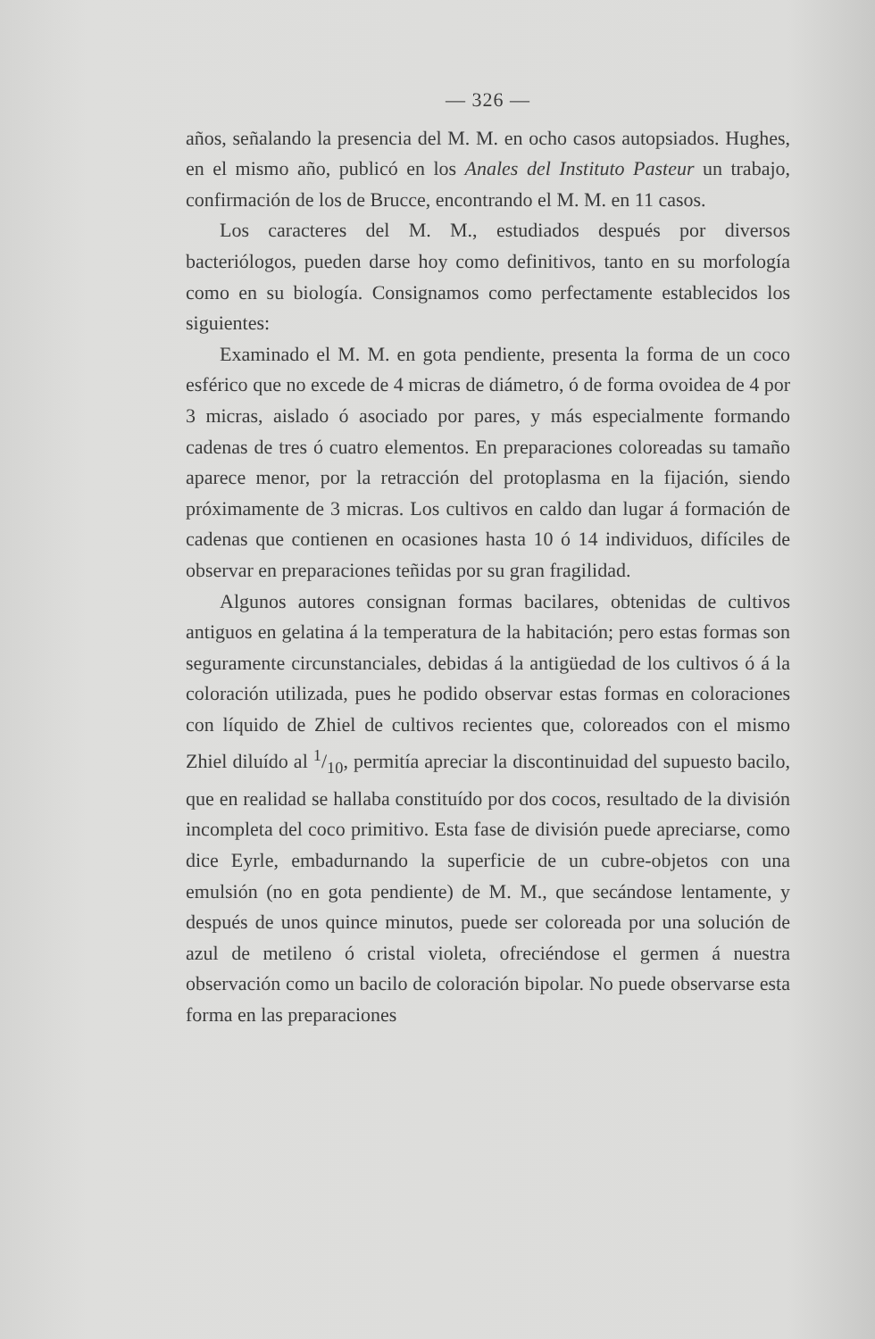— 326 —
años, señalando la presencia del M. M. en ocho casos autopsiados. Hughes, en el mismo año, publicó en los Anales del Instituto Pasteur un trabajo, confirmación de los de Brucce, encontrando el M. M. en 11 casos.
Los caracteres del M. M., estudiados después por diversos bacteriólogos, pueden darse hoy como definitivos, tanto en su morfología como en su biología. Consignamos como perfectamente establecidos los siguientes:
Examinado el M. M. en gota pendiente, presenta la forma de un coco esférico que no excede de 4 micras de diámetro, ó de forma ovoidea de 4 por 3 micras, aislado ó asociado por pares, y más especialmente formando cadenas de tres ó cuatro elementos. En preparaciones coloreadas su tamaño aparece menor, por la retracción del protoplasma en la fijación, siendo próximamente de 3 micras. Los cultivos en caldo dan lugar á formación de cadenas que contienen en ocasiones hasta 10 ó 14 individuos, difíciles de observar en preparaciones teñidas por su gran fragilidad.
Algunos autores consignan formas bacilares, obtenidas de cultivos antiguos en gelatina á la temperatura de la habitación; pero estas formas son seguramente circunstanciales, debidas á la antigüedad de los cultivos ó á la coloración utilizada, pues he podido observar estas formas en coloraciones con líquido de Zhiel de cultivos recientes que, coloreados con el mismo Zhiel diluído al 1/10, permitía apreciar la discontinuidad del supuesto bacilo, que en realidad se hallaba constituído por dos cocos, resultado de la división incompleta del coco primitivo. Esta fase de división puede apreciarse, como dice Eyrle, embadurnando la superficie de un cubre-objetos con una emulsión (no en gota pendiente) de M. M., que secándose lentamente, y después de unos quince minutos, puede ser coloreada por una solución de azul de metileno ó cristal violeta, ofreciéndose el germen á nuestra observación como un bacilo de coloración bipolar. No puede observarse esta forma en las preparaciones